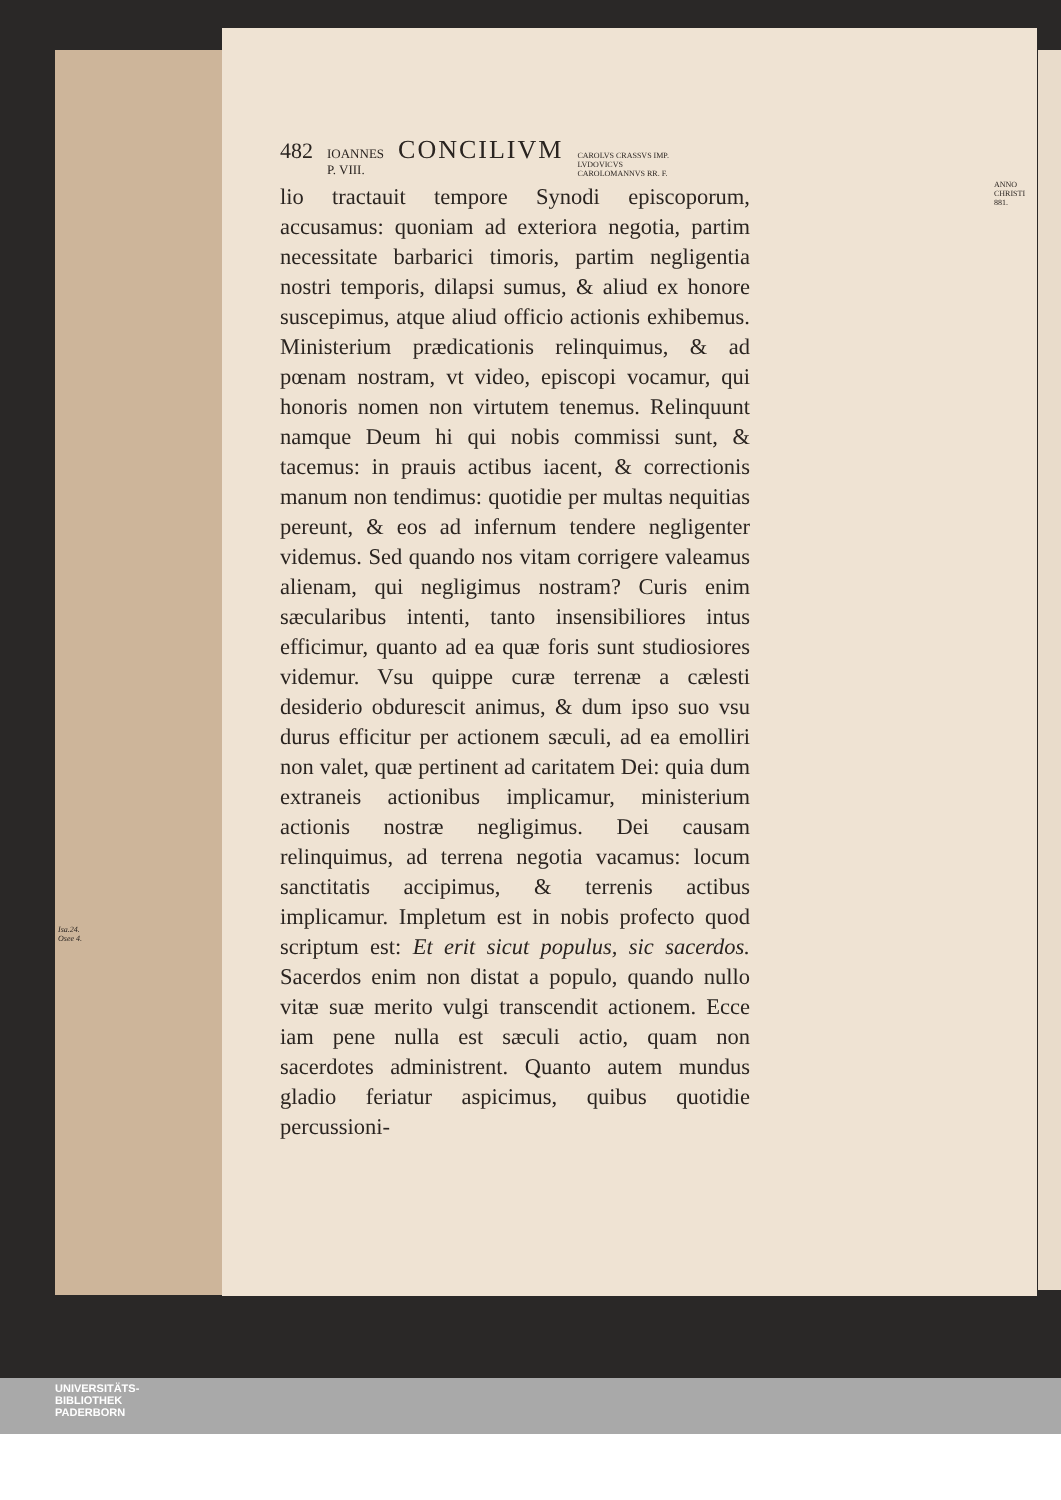482 IOANNES
P. VIII. CONCILIVM CAROLVS CRASSVS IMP.
LVDOVICVS
CAROLOMANNVS RR. F.
ANNO
CHRISTI
881.
Isa.24.
Osee 4.
lio tractauit tempore Synodi episcoporum, accusamus: quoniam ad exteriora negotia, partim necessitate barbarici timoris, partim negligentia nostri temporis, dilapsi sumus, & aliud ex honore suscepimus, atque aliud officio actionis exhibemus. Ministerium prædicationis relinquimus, & ad pœnam nostram, vt video, episcopi vocamur, qui honoris nomen non virtutem tenemus. Relinquunt namque Deum hi qui nobis commissi sunt, & tacemus: in prauis actibus iacent, & correctionis manum non tendimus: quotidie per multas nequitias pereunt, & eos ad infernum tendere negligenter videmus. Sed quando nos vitam corrigere valeamus alienam, qui negligimus nostram? Curis enim sæcularibus intenti, tanto insensibiliores intus efficimur, quanto ad ea quæ foris sunt studiosiores videmur. Vsu quippe curæ terrenæ a cælesti desiderio obdurescit animus, & dum ipso suo vsu durus efficitur per actionem sæculi, ad ea emolliri non valet, quæ pertinent ad caritatem Dei: quia dum extraneis actionibus implicamur, ministerium actionis nostræ negligimus. Dei causam relinquimus, ad terrena negotia vacamus: locum sanctitatis accipimus, & terrenis actibus implicamur. Impletum est in nobis profecto quod scriptum est: Et erit sicut populus, sic sacerdos. Sacerdos enim non distat a populo, quando nullo vitæ suæ merito vulgi transcendit actionem. Ecce iam pene nulla est sæculi actio, quam non sacerdotes administrent. Quanto autem mundus gladio feriatur aspicimus, quibus quotidie percussioni-
UNIVERSITÄTS-
BIBLIOTHEK
PADERBORN